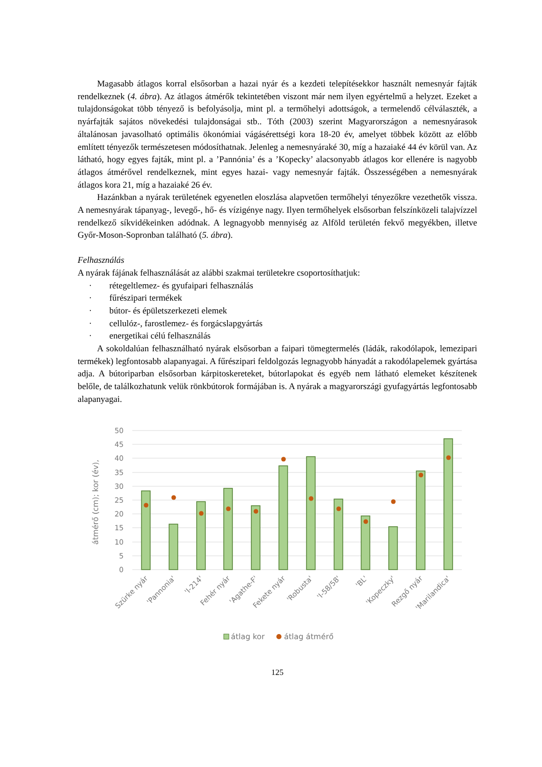Magasabb átlagos korral elsősorban a hazai nyár és a kezdeti telepítésekkor használt nemesnyár fajták rendelkeznek (4. ábra). Az átlagos átmérők tekintetében viszont már nem ilyen egyértelmű a helyzet. Ezeket a tulajdonságokat több tényező is befolyásolja, mint pl. a termőhelyi adottságok, a termelendő célválaszték, a nyárfajták sajátos növekedési tulajdonságai stb.. Tóth (2003) szerint Magyarországon a nemesnyárasok általánosan javasolható optimális ökonómiai vágásérettségi kora 18-20 év, amelyet többek között az előbb említett tényezők természetesen módosíthatnak. Jelenleg a nemesnyáraké 30, míg a hazaiaké 44 év körül van. Az látható, hogy egyes fajták, mint pl. a ’Pannónia’ és a ’Kopecky’ alacsonyabb átlagos kor ellenére is nagyobb átlagos átmérővel rendelkeznek, mint egyes hazai- vagy nemesnyár fajták. Összességében a nemesnyárak átlagos kora 21, míg a hazaiaké 26 év.
Hazánkban a nyárak területének egyenetlen eloszlása alapvetően termőhelyi tényezőkre vezethetők vissza. A nemesnyárak tápanyag-, levegő-, hő- és vízigénye nagy. Ilyen termőhelyek elsősorban felszínközeli talajvízzel rendelkező síkvidékeinken adódnak. A legnagyobb mennyiség az Alföld területén fekvő megyékben, illetve Győr-Moson-Sopronban található (5. ábra).
Felhasználás
A nyárak fájának felhasználását az alábbi szakmai területekre csoportosíthatjuk:
· rétegeltlemez- és gyufaipari felhasználás
· fűrészipari termékek
· bútor- és épületszerkezeti elemek
· cellulóz-, farostlemez- és forgácslapgyártás
· energetikai célú felhasználás
A sokoldalúan felhasználható nyárak elsősorban a faipari tömegtermelés (ládák, rakodólapok, lemezipari termékek) legfontosabb alapanyagai. A fűrészipari feldolgozás legnagyobb hányadát a rakodólapelemek gyártása adja. A bútoriparban elsősorban kárpitoskereteket, bútorlapokat és egyéb nem látható elemeket készítenek belőle, de találkozhatunk velük rönkbútorok formájában is. A nyárak a magyarországi gyufagyártás legfontosabb alapanyagai.
50
45
40
35
30
25
20
15
10
5
0
átmérő (cm); kor (év),
Szürke nyár
'Pannonia'
'I-214'
Fehér nyár
'Agathe-F'
Fekete nyár
'Robusta'
'I-58/58'
'BL'
'Kopeczky'
Rezgő nyár
'Marilandica'
átlag kor
átlag átmérő
125